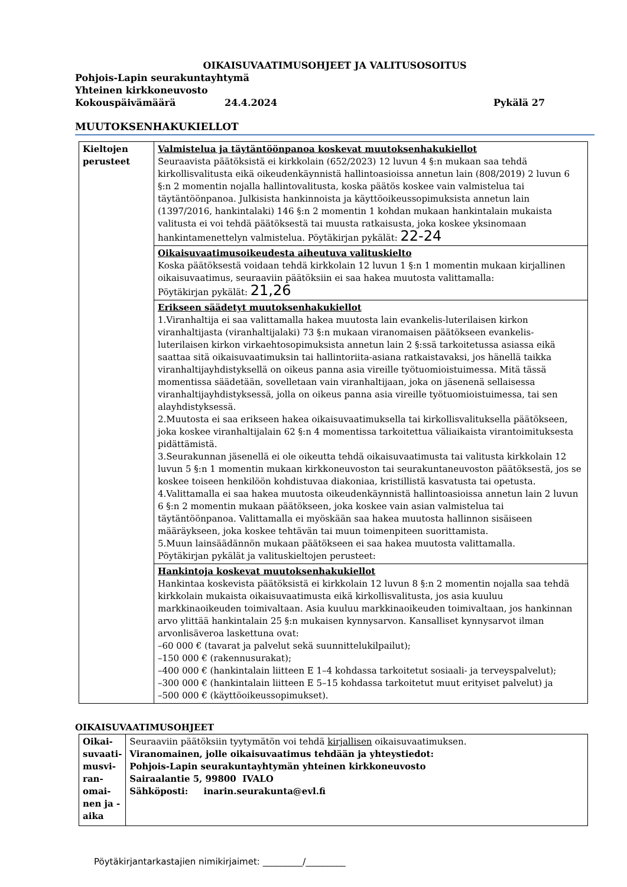OIKAISUVAATIMUSOHJEET JA VALITUSOSOITUS
Pohjois-Lapin seurakuntayhtymä
Yhteinen kirkkoneuvosto
Kokouspäivämäärä 24.4.2024 Pykälä 27
MUUTOKSENHAKUKIELLOT
| Kieltojen perusteet | Valmistelua ja täytäntöönpanoa koskevat muutoksenhakukiellot Seuraavista päätöksistä ei kirkkolain (652/2023) 12 luvun 4 §:n mukaan saa tehdä kirkollisvalitusta eikä oikeudenkäynnistä hallintoasioissa annetun lain (808/2019) 2 luvun 6 §:n 2 momentin nojalla hallintovalitusta, koska päätös koskee vain valmistelua tai täytäntöönpanoa. Julkisista hankinnoista ja käyttöoikeussopimuksista annetun lain (1397/2016, hankintalaki) 146 §:n 2 momentin 1 kohdan mukaan hankintalain mukaista valitusta ei voi tehdä päätöksestä tai muusta ratkaisusta, joka koskee yksinomaan hankintamenettelyn valmistelua. Pöytäkirjan pykälät: 22-24 |
| | Oikaisuvaatimusoikeudesta aiheutuva valituskielto Koska päätöksestä voidaan tehdä kirkkolain 12 luvun 1 §:n 1 momentin mukaan kirjallinen oikaisuvaatimus, seuraaviin päätöksiin ei saa hakea muutosta valittamalla: Pöytäkirjan pykälät: 21,26 |
| | Erikseen säädetyt muutoksenhakukiellot 1.Viranhaltija ei saa valittamalla hakea muutosta lain evankelis-luterilaisen kirkon viranhaltijasta (viranhaltijalaki) 73 §:n mukaan viranomaisen päätökseen evankelis-luterilaisen kirkon virkaehtosopimuksista annetun lain 2 §:ssä tarkoitetussa asiassa eikä saattaa sitä oikaisuvaatimuksin tai hallintoriita-asiana ratkaistavaksi, jos hänellä taikka viranhaltijayhdistyksellä on oikeus panna asia vireille työtuomioistuimessa. Mitä tässä momentissa säädetään, sovelletaan vain viranhaltijaan, joka on jäsenenä sellaisessa viranhaltijayhdistyksessä, jolla on oikeus panna asia vireille työtuomioistuimessa, tai sen alayhdistyksessä. 2.Muutosta ei saa erikseen hakea oikaisuvaatimuksella tai kirkollisvalituksella päätökseen, joka koskee viranhaltijalain 62 §:n 4 momentissa tarkoitettua väliaikaista virantoimituksesta pidättämistä. 3.Seurakunnan jäsenellä ei ole oikeutta tehdä oikaisuvaatimusta tai valitusta kirkkolain 12 luvun 5 §:n 1 momentin mukaan kirkkoneuvoston tai seurakuntaneuvoston päätöksestä, jos se koskee toiseen henkilöön kohdistuvaa diakoniaa, kristillistä kasvatusta tai opetusta. 4.Valittamalla ei saa hakea muutosta oikeudenkäynnistä hallintoasioissa annetun lain 2 luvun 6 §:n 2 momentin mukaan päätökseen, joka koskee vain asian valmistelua tai täytäntöönpanoa. Valittamalla ei myöskään saa hakea muutosta hallinnon sisäiseen määräykseen, joka koskee tehtävän tai muun toimenpiteen suorittamista. 5.Muun lainsäädännön mukaan päätökseen ei saa hakea muutosta valittamalla. Pöytäkirjan pykälät ja valituskieltojen perusteet: |
| | Hankintoja koskevat muutoksenhakukiellot Hankintaa koskevista päätöksistä ei kirkkolain 12 luvun 8 §:n 2 momentin nojalla saa tehdä kirkkolain mukaista oikaisuvaatimusta eikä kirkollisvalitusta, jos asia kuuluu markkinaoikeuden toimivaltaan. Asia kuuluu markkinaoikeuden toimivaltaan, jos hankinnan arvo ylittää hankintalain 25 §:n mukaisen kynnysarvon. Kansalliset kynnysarvot ilman arvonlisäveroa laskettuna ovat: –60 000 € (tavarat ja palvelut sekä suunnittelukilpailut); –150 000 € (rakennusurakat); –400 000 € (hankintalain liitteen E 1–4 kohdassa tarkoitetut sosiaali- ja terveyspalvelut); –300 000 € (hankintalain liitteen E 5–15 kohdassa tarkoitetut muut erityiset palvelut) ja –500 000 € (käyttöoikeussopimukset). |
OIKAISUVAATIMUSOHJEET
| Oikai-suvaati-musvi-ran-omai-nen ja -aika | Seuraaviin päätöksiin tyytymätön voi tehdä kirjallisen oikaisuvaatimuksen. Viranomainen, jolle oikaisuvaatimus tehdään ja yhteystiedot: Pohjois-Lapin seurakuntayhtymän yhteinen kirkkoneuvosto Sairaalantie 5, 99800 IVALO Sähköposti: inarin.seurakunta@evl.fi |
Pöytäkirjantarkastajien nimikirjaimet: _________/_________